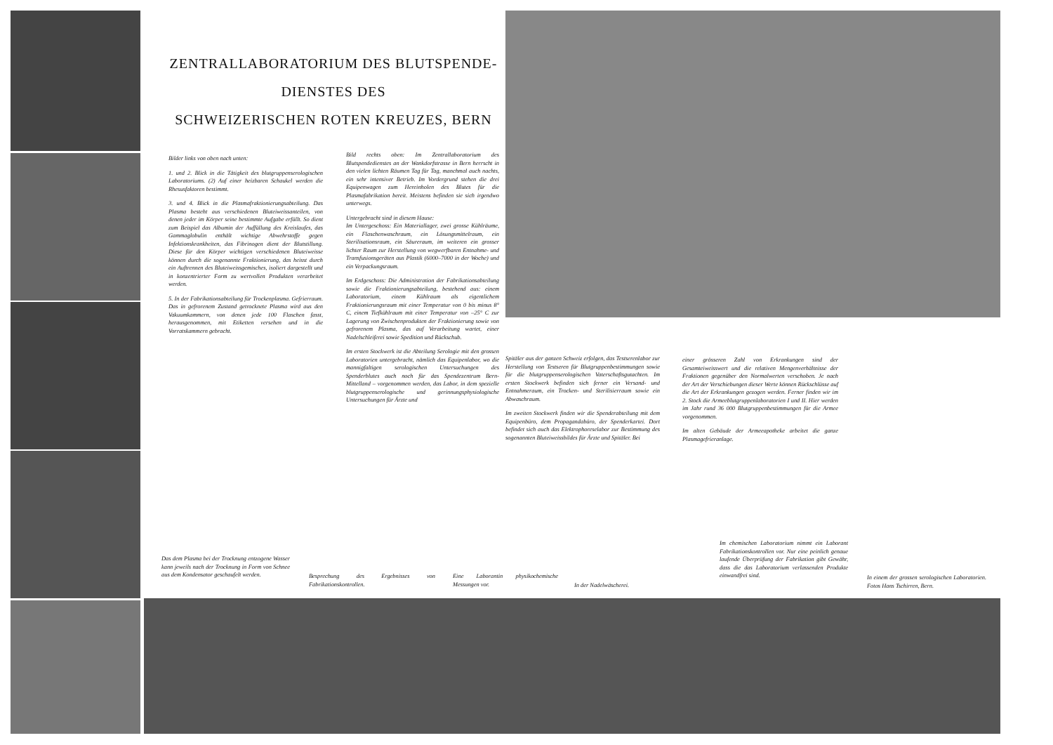ZENTRALLABORATORIUM DES BLUTSPENDE-
DIENSTES DES
SCHWEIZERISCHEN ROTEN KREUZES, BERN
Bilder links von oben nach unten:
1. und 2. Blick in die Tätigkeit des blutgruppenserologischen Laboratoriums. (2) Auf einer heizbaren Schaukel werden die Rhesusfaktoren bestimmt.
3. und 4. Blick in die Plasmafraktionierungsabteilung. Das Plasma besteht aus verschiedenen Bluteiweissanteilen, von denen jeder im Körper seine bestimmte Aufgabe erfüllt. So dient zum Beispiel das Albumin der Auffüllung des Kreislaufes, das Gammaglobulin enthält wichtige Abwehrstoffe gegen Infektionskrankheiten, das Fibrinogen dient der Blutstillung. Diese für den Körper wichtigen verschiedenen Bluteiweisse können durch die sogenannte Fraktionierung, das heisst durch ein Auftrennen des Bluteiweissgemisches, isoliert dargestellt und in konzentrierter Form zu wertvollen Produkten verarbeitet werden.
5. In der Fabrikationsabteilung für Trockenplasma. Gefrierraum. Das in gefrorenem Zustand getrocknete Plasma wird aus den Vakuumkammern, von denen jede 100 Flaschen fasst, herausgenommen, mit Etiketten versehen und in die Vorratskammern gebracht.
Bild rechts oben: Im Zentrallaboratorium des Blutspendedienstes an der Wankdorfstrasse in Bern herrscht in den vielen lichten Räumen Tag für Tag, manchmal auch nachts, ein sehr intensiver Betrieb. Im Vordergrund stehen die drei Equipenwagen zum Hereinholen des Blutes für die Plasmafabrikation bereit. Meistens befinden sie sich irgendwo unterwegs.
Untergebracht sind in diesem Hause:
Im Untergeschoss: Ein Materiallager, zwei grosse Kühlräume, ein Flaschenwaschraum, ein Lösungsmittelraum, ein Sterilisationsraum, ein Säureraum, im weiteren ein grosser lichter Raum zur Herstellung von wegwerfbaren Entnahme- und Transfusionsgeräten aus Plastik (6000–7000 in der Woche) und ein Verpackungsraum.
Im Erdgeschoss: Die Administration der Fabrikationsabteilung sowie die Fraktionierungsabteilung, bestehend aus: einem Laboratorium, einem Kühlraum als eigentlichem Fraktionierungsraum mit einer Temperatur von 0 bis minus 8° C, einem Tiefkühlraum mit einer Temperatur von –25° C zur Lagerung von Zwischenprodukten der Fraktionierung sowie von gefrorenem Plasma, das auf Verarbeitung wartet, einer Nadelschleiferei sowie Spedition und Rückschub.
Im ersten Stockwerk ist die Abteilung Serologie mit den grossen Laboratorien untergebracht, nämlich das Equipenlabor, wo die mannigfaltigen serologischen Untersuchungen des Spenderblutes auch noch für das Spendezentrum Bern-Mittelland – vorgenommen werden, das Labor, in dem spezielle blutgruppenserologische und gerinnungsphysiologische Untersuchungen für Ärzte und
Spitäler aus der ganzen Schweiz erfolgen, das Testserenlabor zur Herstellung von Testseren für Blutgruppenbestimmungen sowie für die blutgruppenserologischen Vaterschaftsgutachten. Im ersten Stockwerk befinden sich ferner ein Versand- und Entnahmeraum, ein Trocken- und Sterilisierraum sowie ein Abwaschraum.
Im zweiten Stockwerk finden wir die Spenderabteilung mit dem Equipenbüro, dem Propagandabüro, der Spenderkartei. Dort befindet sich auch das Elektrophoreselabor zur Bestimmung des sogenannten Bluteiweissbildes für Ärzte und Spitäler. Bei
einer grösseren Zahl von Erkrankungen sind der Gesamteiweisswert und die relativen Mengenverhältnisse der Fraktionen gegenüber den Normalwerten verschoben. Je nach der Art der Verschiebungen dieser Werte können Rückschlüsse auf die Art der Erkrankungen gezogen werden. Ferner finden wir im 2. Stock die Armeeblutgruppenlaboratorien I und II. Hier werden im Jahr rund 36 000 Blutgruppenbestimmungen für die Armee vorgenommen.
Im alten Gebäude der Armeeapotheke arbeitet die ganze Plasmagefrieranlage.
Das dem Plasma bei der Trocknung entzogene Wasser kann jeweils nach der Trocknung in Form von Schnee aus dem Kondensator geschaufelt werden.
Besprechung des Ergebnisses von Fabrikationskontrollen.
Eine Laborantin physikochemische Messungen vor.
In der Nadelwäscherei.
Im chemischen Laboratorium nimmt ein Laborant Fabrikationskontrollen vor. Nur eine peinlich genaue laufende Überprüfung der Fabrikation gibt Gewähr, dass die das Laboratorium verlassenden Produkte einwandfrei sind.
In einem der grossen serologischen Laboratorien. Fotos Hans Tschirren, Bern.